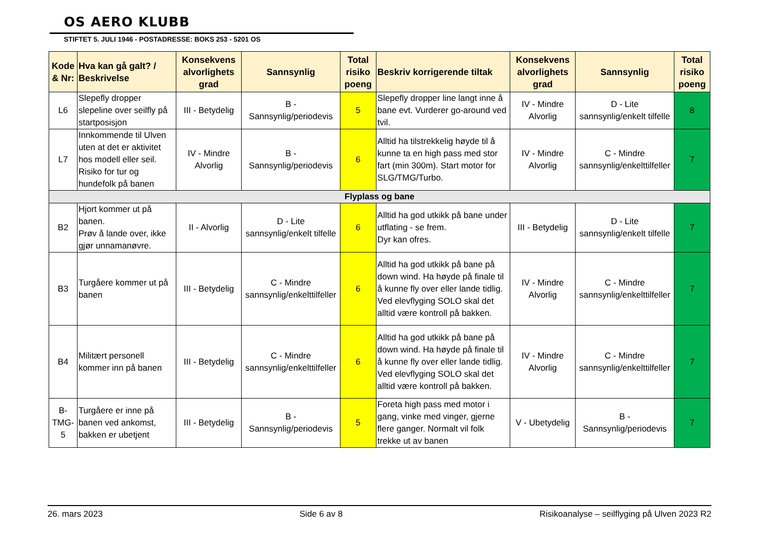OS AERO KLUBB
STIFTET 5. JULI 1946 - POSTADRESSE: BOKS 253 - 5201 OS
| Kode & Nr: | Hva kan gå galt? / Beskrivelse | Konsekvens alvorlighets grad | Sannsynlig | Total risiko poeng | Beskriv korrigerende tiltak | Konsekvens alvorlighets grad | Sannsynlig | Total risiko poeng |
| --- | --- | --- | --- | --- | --- | --- | --- | --- |
| L6 | Slepefly dropper slepeline over seilfly på startposisjon | III - Betydelig | B - Sannsynlig/periodevis | 5 | Slepefly dropper line langt inne å bane evt. Vurderer go-around ved tvil. | IV - Mindre Alvorlig | D - Lite sannsynlig/enkelt tilfelle | 8 |
| L7 | Innkommende til Ulven uten at det er aktivitet hos modell eller seil. Risiko for tur og hundefolk på banen | IV - Mindre Alvorlig | B - Sannsynlig/periodevis | 6 | Alltid ha tilstrekkelig høyde til å kunne ta en high pass med stor fart (min 300m). Start motor for SLG/TMG/Turbo. | IV - Mindre Alvorlig | C - Mindre sannsynlig/enkelttilfeller | 7 |
| Flyplass og bane | | | | | | | | |
| B2 | Hjort kommer ut på banen. Prøv å lande over, ikke gjør unnamanøvre. | II - Alvorlig | D - Lite sannsynlig/enkelt tilfelle | 6 | Alltid ha god utkikk på bane under utflating - se frem. Dyr kan ofres. | III - Betydelig | D - Lite sannsynlig/enkelt tilfelle | 7 |
| B3 | Turgåere kommer ut på banen | III - Betydelig | C - Mindre sannsynlig/enkelttilfeller | 6 | Alltid ha god utkikk på bane på down wind. Ha høyde på finale til å kunne fly over eller lande tidlig. Ved elevflyging SOLO skal det alltid være kontroll på bakken. | IV - Mindre Alvorlig | C - Mindre sannsynlig/enkelttilfeller | 7 |
| B4 | Militært personell kommer inn på banen | III - Betydelig | C - Mindre sannsynlig/enkelttilfeller | 6 | Alltid ha god utkikk på bane på down wind. Ha høyde på finale til å kunne fly over eller lande tidlig. Ved elevflyging SOLO skal det alltid være kontroll på bakken. | IV - Mindre Alvorlig | C - Mindre sannsynlig/enkelttilfeller | 7 |
| B-TMG-5 | Turgåere er inne på banen ved ankomst, bakken er ubetjent | III - Betydelig | B - Sannsynlig/periodevis | 5 | Foreta high pass med motor i gang, vinke med vinger, gjerne flere ganger. Normalt vil folk trekke ut av banen | V - Ubetydelig | B - Sannsynlig/periodevis | 7 |
26. mars 2023 Side 6 av 8 Risikoanalyse – seilflyging på Ulven 2023 R2